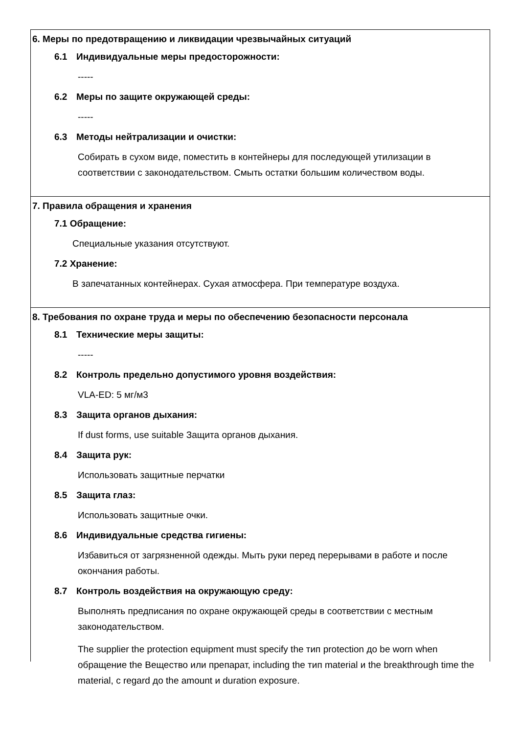6. Меры по предотвращению и ликвидации чрезвычайных ситуаций
6.1 Индивидуальные меры предосторожности:
-----
6.2 Меры по защите окружающей среды:
-----
6.3 Методы нейтрализации и очистки:
Собирать в сухом виде, поместить в контейнеры для последующей утилизации в соответствии с законодательством. Смыть остатки большим количеством воды.
7. Правила обращения и хранения
7.1 Обращение:
Специальные указания отсутствуют.
7.2 Хранение:
В запечатанных контейнерах. Сухая атмосфера. При температуре воздуха.
8. Требования по охране труда и меры по обеспечению безопасности персонала
8.1 Технические меры защиты:
-----
8.2 Контроль предельно допустимого уровня воздействия:
VLA-ED: 5 мг/м3
8.3 Защита органов дыхания:
If dust forms, use suitable Защита органов дыхания.
8.4 Защита рук:
Использовать защитные перчатки
8.5 Защита глаз:
Использовать защитные очки.
8.6 Индивидуальные средства гигиены:
Избавиться от загрязненной одежды. Мыть руки перед перерывами в работе и после окончания работы.
8.7 Контроль воздействия на окружающую среду:
Выполнять предписания по охране окружающей среды в соответствии с местным законодательством.
The supplier the protection equipment must specify the тип protection до be worn when обращение the Вещество или препарат, including the тип material и the breakthrough time the material, с regard до the amount и duration exposure.